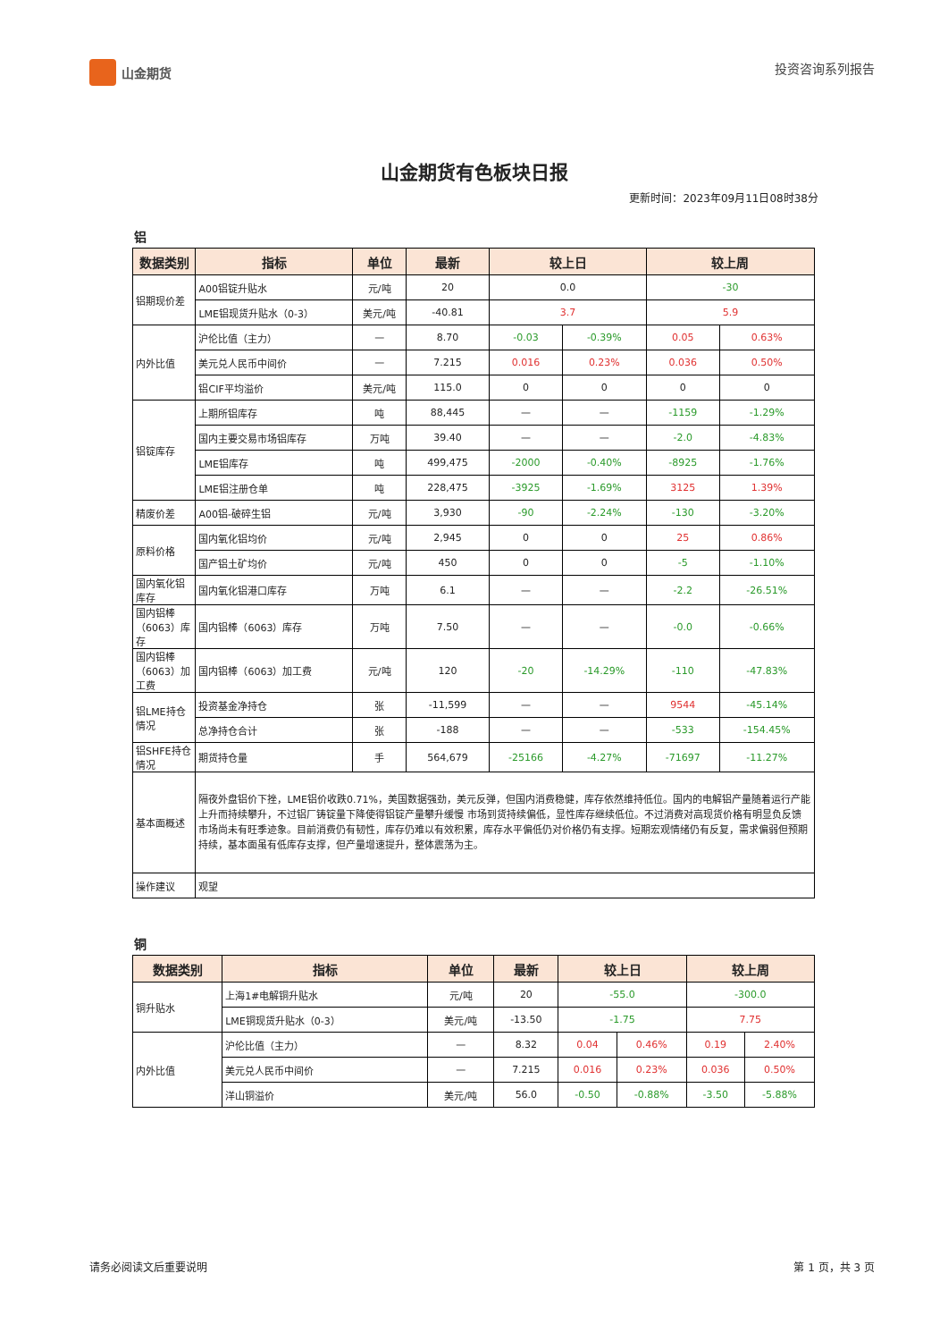山金期货 投资咨询系列报告
山金期货有色板块日报
更新时间：2023年09月11日08时38分
铝
| 数据类别 | 指标 | 单位 | 最新 | 较上日 | | 较上周 | |
| --- | --- | --- | --- | --- | --- | --- | --- |
| 铝期现价差 | A00铝锭升贴水 | 元/吨 | 20 | 0.0 | | -30 | |
| | LME铝现货升贴水（0-3） | 美元/吨 | -40.81 | 3.7 | | 5.9 | |
| 内外比值 | 沪伦比值（主力） | — | 8.70 | -0.03 | -0.39% | 0.05 | 0.63% |
| | 美元兑人民币中间价 | — | 7.215 | 0.016 | 0.23% | 0.036 | 0.50% |
| | 铝CIF平均溢价 | 美元/吨 | 115.0 | 0 | 0 | 0 | 0 |
| 铝锭库存 | 上期所铝库存 | 吨 | 88,445 | — | — | -1159 | -1.29% |
| | 国内主要交易市场铝库存 | 万吨 | 39.40 | — | — | -2.0 | -4.83% |
| | LME铝库存 | 吨 | 499,475 | -2000 | -0.40% | -8925 | -1.76% |
| | LME铝注册仓单 | 吨 | 228,475 | -3925 | -1.69% | 3125 | 1.39% |
| 精废价差 | A00铝-破碎生铝 | 元/吨 | 3,930 | -90 | -2.24% | -130 | -3.20% |
| 原料价格 | 国内氧化铝均价 | 元/吨 | 2,945 | 0 | 0 | 25 | 0.86% |
| | 国产铝土矿均价 | 元/吨 | 450 | 0 | 0 | -5 | -1.10% |
| 国内氧化铝库存 | 国内氧化铝港口库存 | 万吨 | 6.1 | — | — | -2.2 | -26.51% |
| 国内铝棒（6063）库存 | 国内铝棒（6063）库存 | 万吨 | 7.50 | — | — | -0.0 | -0.66% |
| 国内铝棒（6063）加工费 | 国内铝棒（6063）加工费 | 元/吨 | 120 | -20 | -14.29% | -110 | -47.83% |
| 铝LME持仓情况 | 投资基金净持仓 | 张 | -11,599 | — | — | 9544 | -45.14% |
| | 总净持仓合计 | 张 | -188 | — | — | -533 | -154.45% |
| 铝SHFE持仓情况 | 期货持仓量 | 手 | 564,679 | -25166 | -4.27% | -71697 | -11.27% |
| 基本面概述 | 隔夜外盘铝价下挫，LME铝价收跌0.71%，美国数据强劲，美元反弹，但国内消费稳健，库存依然维持低位。国内的电解铝产量随着运行产能上升而持续攀升，不过铝厂铸锭量下降使得铝锭产量攀升缓慢 市场到货持续偏低，显性库存继续低位。不过消费对高现货价格有明显负反馈 市场尚未有旺季迹象。目前消费仍有韧性，库存仍难以有效积累，库存水平偏低仍对价格仍有支撑。短期宏观情绪仍有反复，需求偏弱但预期持续，基本面虽有低库存支撑，但产量增速提升，整体震荡为主。 | | | | | | |
| 操作建议 | 观望 | | | | | | |
铜
| 数据类别 | 指标 | 单位 | 最新 | 较上日 | | 较上周 | |
| --- | --- | --- | --- | --- | --- | --- | --- |
| 铜升贴水 | 上海1#电解铜升贴水 | 元/吨 | 20 | -55.0 | | -300.0 | |
| | LME铜现货升贴水（0-3） | 美元/吨 | -13.50 | -1.75 | | 7.75 | |
| 内外比值 | 沪伦比值（主力） | — | 8.32 | 0.04 | 0.46% | 0.19 | 2.40% |
| | 美元兑人民币中间价 | — | 7.215 | 0.016 | 0.23% | 0.036 | 0.50% |
| | 洋山铜溢价 | 美元/吨 | 56.0 | -0.50 | -0.88% | -3.50 | -5.88% |
请务必阅读文后重要说明 第 1 页，共 3 页